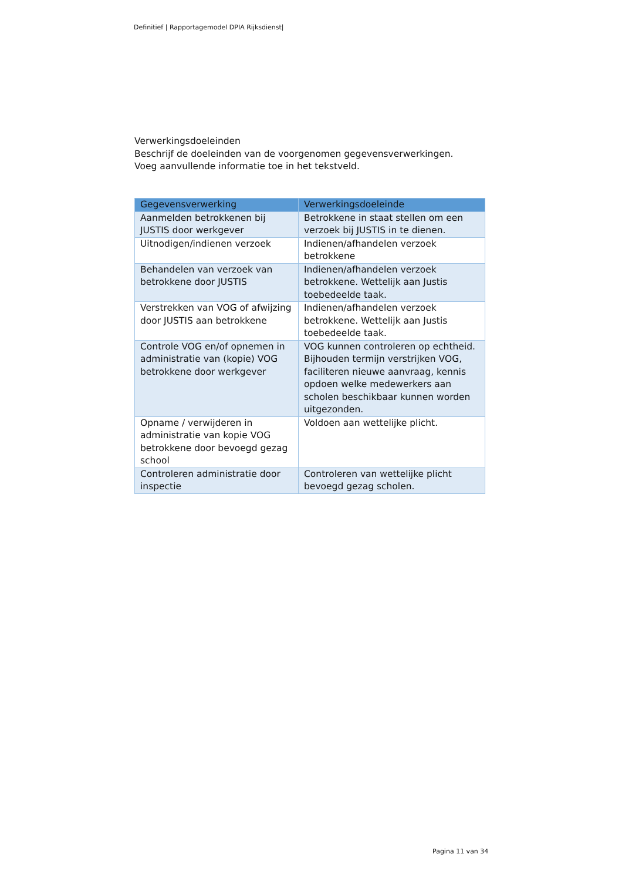Definitief | Rapportagemodel DPIA Rijksdienst|
Verwerkingsdoeleinden
Beschrijf de doeleinden van de voorgenomen gegevensverwerkingen.
Voeg aanvullende informatie toe in het tekstveld.
| Gegevensverwerking | Verwerkingsdoeleinde |
| --- | --- |
| Aanmelden betrokkenen bij JUSTIS door werkgever | Betrokkene in staat stellen om een verzoek bij JUSTIS in te dienen. |
| Uitnodigen/indienen verzoek | Indienen/afhandelen verzoek betrokkene |
| Behandelen van verzoek van betrokkene door JUSTIS | Indienen/afhandelen verzoek betrokkene. Wettelijk aan Justis toebedeelde taak. |
| Verstrekken van VOG of afwijzing door JUSTIS aan betrokkene | Indienen/afhandelen verzoek betrokkene. Wettelijk aan Justis toebedeelde taak. |
| Controle VOG en/of opnemen in administratie van (kopie) VOG betrokkene door werkgever | VOG kunnen controleren op echtheid. Bijhouden termijn verstrijken VOG, faciliteren nieuwe aanvraag, kennis opdoen welke medewerkers aan scholen beschikbaar kunnen worden uitgezonden. |
| Opname / verwijderen in administratie van kopie VOG betrokkene door bevoegd gezag school | Voldoen aan wettelijke plicht. |
| Controleren administratie door inspectie | Controleren van wettelijke plicht bevoegd gezag scholen. |
Pagina 11 van 34